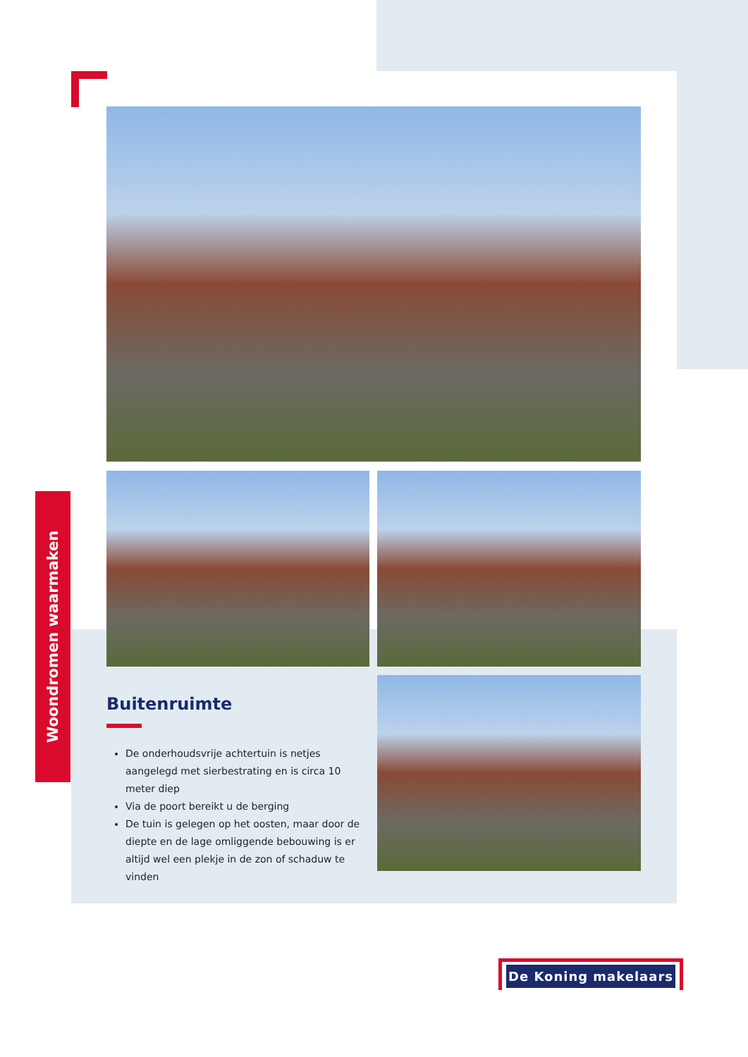Woondromen waarmaken
Buitenruimte
De onderhoudsvrije achtertuin is netjes aangelegd met sierbestrating en is circa 10 meter diep
Via de poort bereikt u de berging
De tuin is gelegen op het oosten, maar door de diepte en de lage omliggende bebouwing is er altijd wel een plekje in de zon of schaduw te vinden
De Koning makelaars